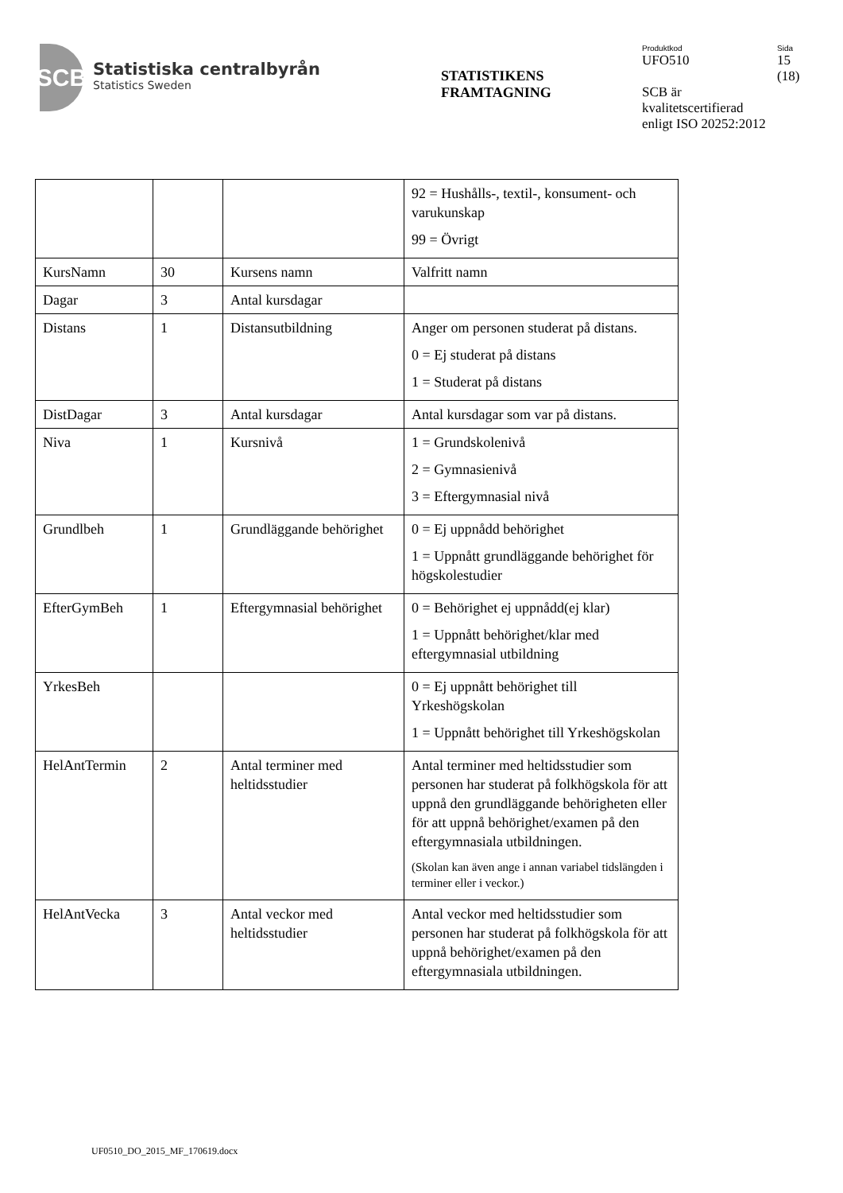SCB
Statistiska centralbyrån
Statistics Sweden
STATISTIKENS
FRAMTAGNING
Produktkod
UFO510
Sida
15
(18)
SCB är
kvalitetscertifierad
enligt ISO 20252:2012
| | | | 92 = Hushålls-, textil-, konsument- och varukunskap 99 = Övrigt |
| KursNamn | 30 | Kursens namn | Valfritt namn |
| Dagar | 3 | Antal kursdagar | |
| Distans | 1 | Distansutbildning | Anger om personen studerat på distans. 0 = Ej studerat på distans 1 = Studerat på distans |
| DistDagar | 3 | Antal kursdagar | Antal kursdagar som var på distans. |
| Niva | 1 | Kursnivå | 1 = Grundskolenivå 2 = Gymnasienivå 3 = Eftergymnasial nivå |
| Grundlbeh | 1 | Grundläggande behörighet | 0 = Ej uppnådd behörighet 1 = Uppnått grundläggande behörighet för högskolestudier |
| EfterGymBeh | 1 | Eftergymnasial behörighet | 0 = Behörighet ej uppnådd(ej klar) 1 = Uppnått behörighet/klar med eftergymnasial utbildning |
| YrkesBeh | | | 0 = Ej uppnått behörighet till Yrkeshögskolan 1 = Uppnått behörighet till Yrkeshögskolan |
| HelAntTermin | 2 | Antal terminer med heltidsstudier | Antal terminer med heltidsstudier som personen har studerat på folkhögskola för att uppnå den grundläggande behörigheten eller för att uppnå behörighet/examen på den eftergymnasiala utbildningen. (Skolan kan även ange i annan variabel tidslängden i terminer eller i veckor.) |
| HelAntVecka | 3 | Antal veckor med heltidsstudier | Antal veckor med heltidsstudier som personen har studerat på folkhögskola för att uppnå behörighet/examen på den eftergymnasiala utbildningen. |
UF0510_DO_2015_MF_170619.docx